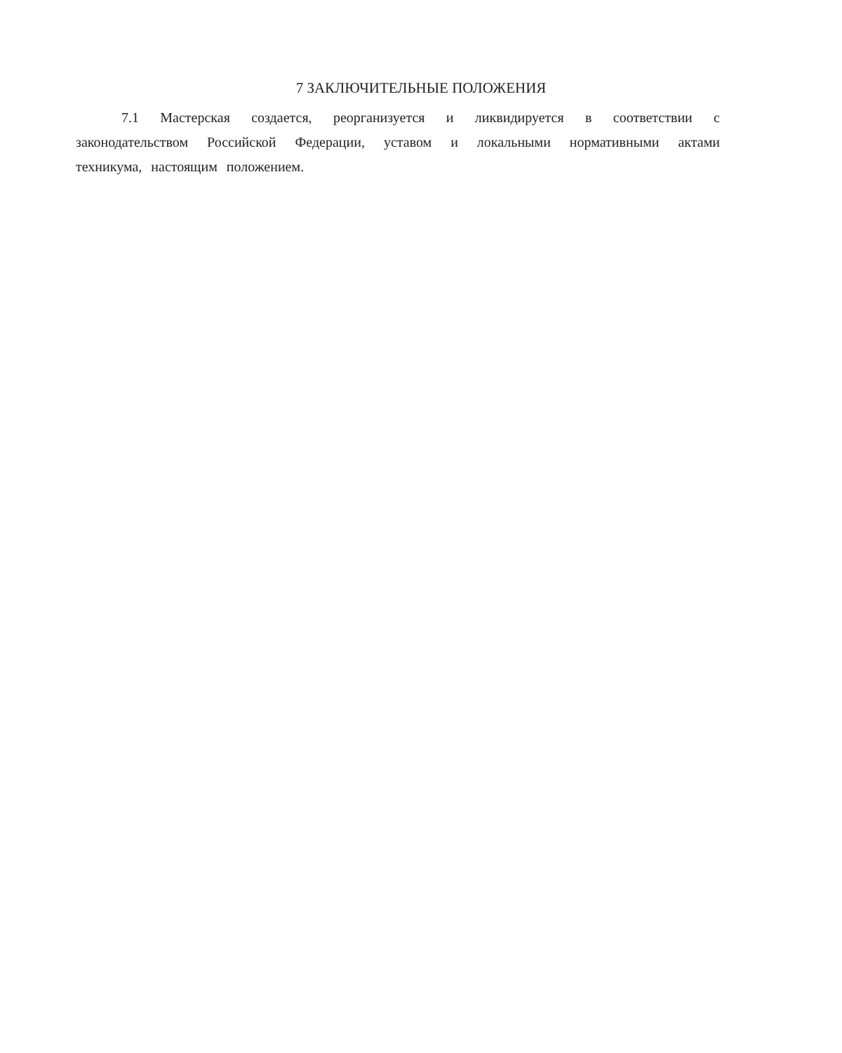7 ЗАКЛЮЧИТЕЛЬНЫЕ ПОЛОЖЕНИЯ
7.1 Мастерская создается, реорганизуется и ликвидируется в соответствии с законодательством Российской Федерации, уставом и локальными нормативными актами техникума, настоящим положением.